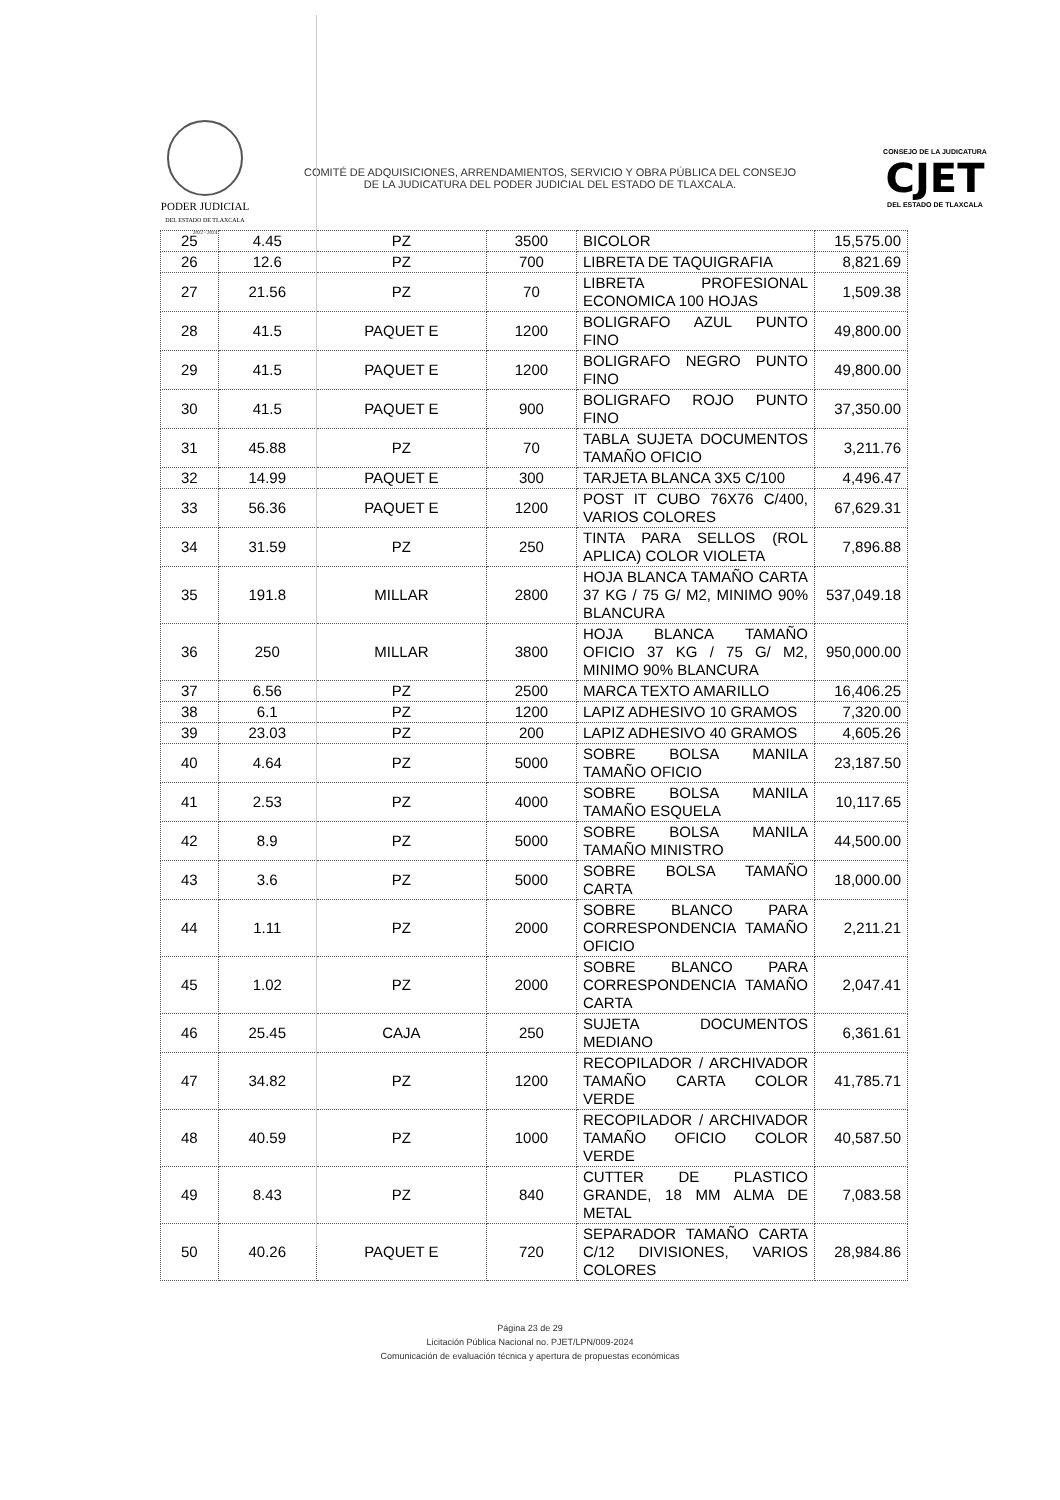PODER JUDICIAL
DEL ESTADO DE TLAXCALA
2022 - 2024
COMITÉ DE ADQUISICIONES, ARRENDAMIENTOS, SERVICIO Y OBRA PÚBLICA DEL CONSEJO DE LA JUDICATURA DEL PODER JUDICIAL DEL ESTADO DE TLAXCALA.
CONSEJO DE LA JUDICATURA
CJET
DEL ESTADO DE TLAXCALA
| 25 | 4.45 | PZ | 3500 | BICOLOR | 15,575.00 |
| 26 | 12.6 | PZ | 700 | LIBRETA DE TAQUIGRAFIA | 8,821.69 |
| 27 | 21.56 | PZ | 70 | LIBRETA PROFESIONAL ECONOMICA 100 HOJAS | 1,509.38 |
| 28 | 41.5 | PAQUET E | 1200 | BOLIGRAFO AZUL PUNTO FINO | 49,800.00 |
| 29 | 41.5 | PAQUET E | 1200 | BOLIGRAFO NEGRO PUNTO FINO | 49,800.00 |
| 30 | 41.5 | PAQUET E | 900 | BOLIGRAFO ROJO PUNTO FINO | 37,350.00 |
| 31 | 45.88 | PZ | 70 | TABLA SUJETA DOCUMENTOS TAMAÑO OFICIO | 3,211.76 |
| 32 | 14.99 | PAQUET E | 300 | TARJETA BLANCA 3X5 C/100 | 4,496.47 |
| 33 | 56.36 | PAQUET E | 1200 | POST IT CUBO 76X76 C/400, VARIOS COLORES | 67,629.31 |
| 34 | 31.59 | PZ | 250 | TINTA PARA SELLOS (ROL APLICA) COLOR VIOLETA | 7,896.88 |
| 35 | 191.8 | MILLAR | 2800 | HOJA BLANCA TAMAÑO CARTA 37 KG / 75 G/ M2, MINIMO 90% BLANCURA | 537,049.18 |
| 36 | 250 | MILLAR | 3800 | HOJA BLANCA TAMAÑO OFICIO 37 KG / 75 G/ M2, MINIMO 90% BLANCURA | 950,000.00 |
| 37 | 6.56 | PZ | 2500 | MARCA TEXTO AMARILLO | 16,406.25 |
| 38 | 6.1 | PZ | 1200 | LAPIZ ADHESIVO 10 GRAMOS | 7,320.00 |
| 39 | 23.03 | PZ | 200 | LAPIZ ADHESIVO 40 GRAMOS | 4,605.26 |
| 40 | 4.64 | PZ | 5000 | SOBRE BOLSA MANILA TAMAÑO OFICIO | 23,187.50 |
| 41 | 2.53 | PZ | 4000 | SOBRE BOLSA MANILA TAMAÑO ESQUELA | 10,117.65 |
| 42 | 8.9 | PZ | 5000 | SOBRE BOLSA MANILA TAMAÑO MINISTRO | 44,500.00 |
| 43 | 3.6 | PZ | 5000 | SOBRE BOLSA TAMAÑO CARTA | 18,000.00 |
| 44 | 1.11 | PZ | 2000 | SOBRE BLANCO PARA CORRESPONDENCIA TAMAÑO OFICIO | 2,211.21 |
| 45 | 1.02 | PZ | 2000 | SOBRE BLANCO PARA CORRESPONDENCIA TAMAÑO CARTA | 2,047.41 |
| 46 | 25.45 | CAJA | 250 | SUJETA DOCUMENTOS MEDIANO | 6,361.61 |
| 47 | 34.82 | PZ | 1200 | RECOPILADOR / ARCHIVADOR TAMAÑO CARTA COLOR VERDE | 41,785.71 |
| 48 | 40.59 | PZ | 1000 | RECOPILADOR / ARCHIVADOR TAMAÑO OFICIO COLOR VERDE | 40,587.50 |
| 49 | 8.43 | PZ | 840 | CUTTER DE PLASTICO GRANDE, 18 MM ALMA DE METAL | 7,083.58 |
| 50 | 40.26 | PAQUET E | 720 | SEPARADOR TAMAÑO CARTA C/12 DIVISIONES, VARIOS COLORES | 28,984.86 |
Página 23 de 29
Licitación Pública Nacional no. PJET/LPN/009-2024
Comunicación de evaluación técnica y apertura de propuestas económicas